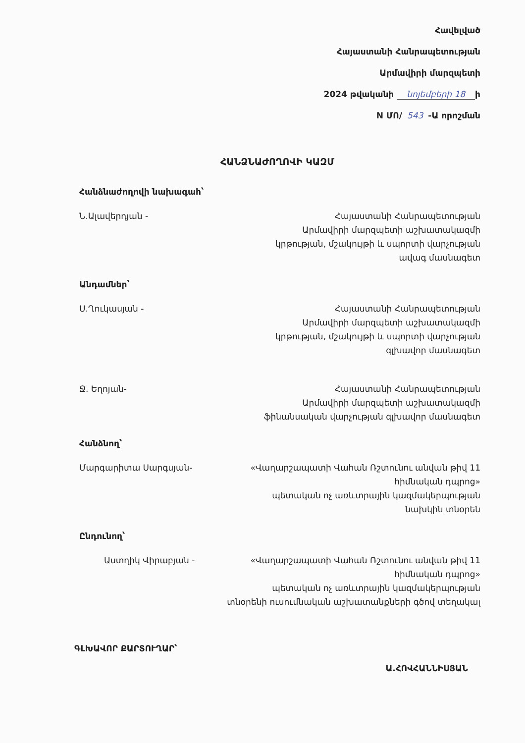Հավելված
Հայաստանի Հանրապետության
Արմավիրի մարզպետի
2024 թվականի նոյեմբերի 18 ի
N ՄՈ/ 543 -Ա որոշման
ՀԱՆՁՆԱԺՈՂՈՎԻ ԿԱԶՄ
Հանձնաժողովի նախագահ՝
Ն.Ալավերդյան - Հայաստանի Հանրապետության
Արմավիրի մարզպետի աշխատակազմի
կրթության, մշակույթի և սպորտի վարչության
ավագ մասնագետ
Անդամներ՝
Ս.Ղուկասյան - Հայաստանի Հանրապետության
Արմավիրի մարզպետի աշխատակազմի
կրթության, մշակույթի և սպորտի վարչության
գլխավոր մասնագետ
Ջ. Եղոյան- Հայաստանի Հանրապետության
Արմավիրի մարզպետի աշխատակազմի
ֆինանսական վարչության գլխավոր մասնագետ
Հանձնող՝
Մարգարիտա Սարգսյան- «Վաղարշապատի Վահան Ռշտունու անվան թիվ 11
հիմնական դպրոց»
պետական ոչ առևտրային կազմակերպության
նախկին տնօրեն
Ընդունող՝
Աստղիկ Վիրաբյան - «Վաղարշապատի Վահան Ռշտունու անվան թիվ 11
հիմնական դպրոց»
պետական ոչ առևտրային կազմակերպության
տնօրենի ուսումնական աշխատանքների գծով տեղակալ
ԳԼԽԱՎՈՐ ՔԱՐՏՈՒՂԱՐ՝
Ա.ՀՈՎՀԱՆՆԻՍՅԱՆ